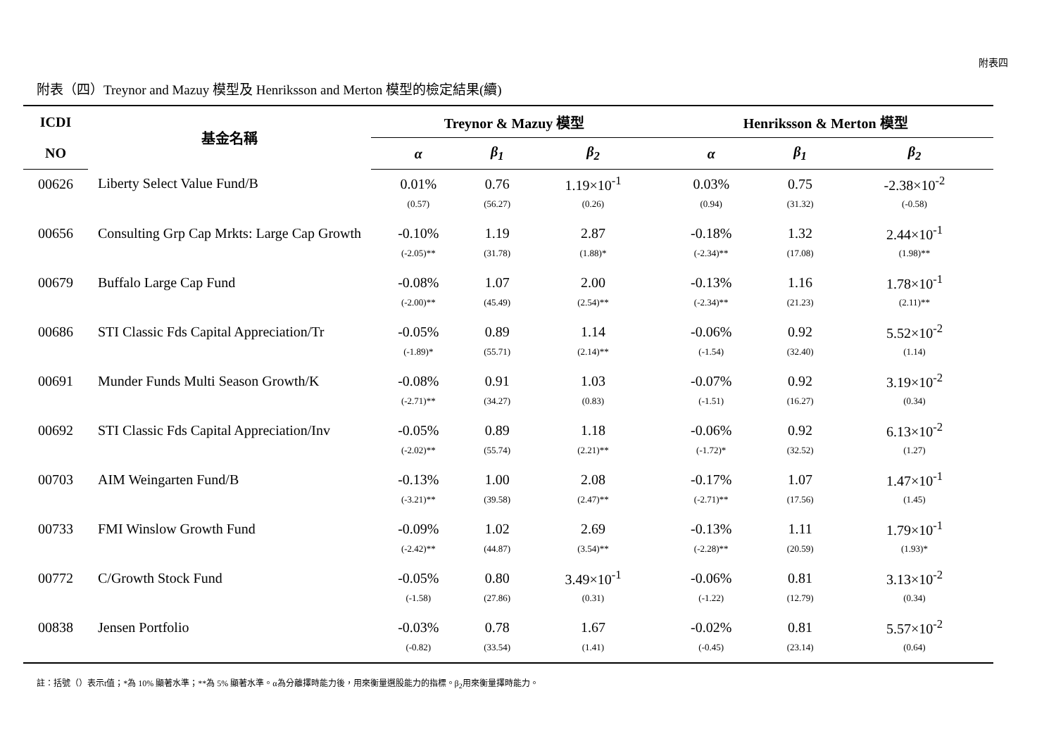附表四
附表（四）Treynor and Mazuy 模型及 Henriksson and Merton 模型的檢定結果(續)
| ICDI | 基金名稱 | Treynor & Mazuy 模型 | | | Henriksson & Merton 模型 | | |
| --- | --- | --- | --- | --- | --- | --- | --- |
| NO | | α | β<sub>1</sub> | β<sub>2</sub> | α | β<sub>1</sub> | β<sub>2</sub> |
| 00626 | Liberty Select Value Fund/B | 0.01% | 0.76 | 1.19×10<sup>-1</sup> | 0.03% | 0.75 | -2.38×10<sup>-2</sup> |
| | | (0.57) | (56.27) | (0.26) | (0.94) | (31.32) | (-0.58) |
| 00656 | Consulting Grp Cap Mrkts: Large Cap Growth | -0.10% | 1.19 | 2.87 | -0.18% | 1.32 | 2.44×10<sup>-1</sup> |
| | | (-2.05)** | (31.78) | (1.88)* | (-2.34)** | (17.08) | (1.98)** |
| 00679 | Buffalo Large Cap Fund | -0.08% | 1.07 | 2.00 | -0.13% | 1.16 | 1.78×10<sup>-1</sup> |
| | | (-2.00)** | (45.49) | (2.54)** | (-2.34)** | (21.23) | (2.11)** |
| 00686 | STI Classic Fds Capital Appreciation/Tr | -0.05% | 0.89 | 1.14 | -0.06% | 0.92 | 5.52×10<sup>-2</sup> |
| | | (-1.89)* | (55.71) | (2.14)** | (-1.54) | (32.40) | (1.14) |
| 00691 | Munder Funds Multi Season Growth/K | -0.08% | 0.91 | 1.03 | -0.07% | 0.92 | 3.19×10<sup>-2</sup> |
| | | (-2.71)** | (34.27) | (0.83) | (-1.51) | (16.27) | (0.34) |
| 00692 | STI Classic Fds Capital Appreciation/Inv | -0.05% | 0.89 | 1.18 | -0.06% | 0.92 | 6.13×10<sup>-2</sup> |
| | | (-2.02)** | (55.74) | (2.21)** | (-1.72)* | (32.52) | (1.27) |
| 00703 | AIM Weingarten Fund/B | -0.13% | 1.00 | 2.08 | -0.17% | 1.07 | 1.47×10<sup>-1</sup> |
| | | (-3.21)** | (39.58) | (2.47)** | (-2.71)** | (17.56) | (1.45) |
| 00733 | FMI Winslow Growth Fund | -0.09% | 1.02 | 2.69 | -0.13% | 1.11 | 1.79×10<sup>-1</sup> |
| | | (-2.42)** | (44.87) | (3.54)** | (-2.28)** | (20.59) | (1.93)* |
| 00772 | C/Growth Stock Fund | -0.05% | 0.80 | 3.49×10<sup>-1</sup> | -0.06% | 0.81 | 3.13×10<sup>-2</sup> |
| | | (-1.58) | (27.86) | (0.31) | (-1.22) | (12.79) | (0.34) |
| 00838 | Jensen Portfolio | -0.03% | 0.78 | 1.67 | -0.02% | 0.81 | 5.57×10<sup>-2</sup> |
| | | (-0.82) | (33.54) | (1.41) | (-0.45) | (23.14) | (0.64) |
註：括號（）表示t值；*為 10% 顯著水準；**為 5% 顯著水準。α為分離擇時能力後，用來衡量選股能力的指標。β<sub>2</sub>用來衡量擇時能力。